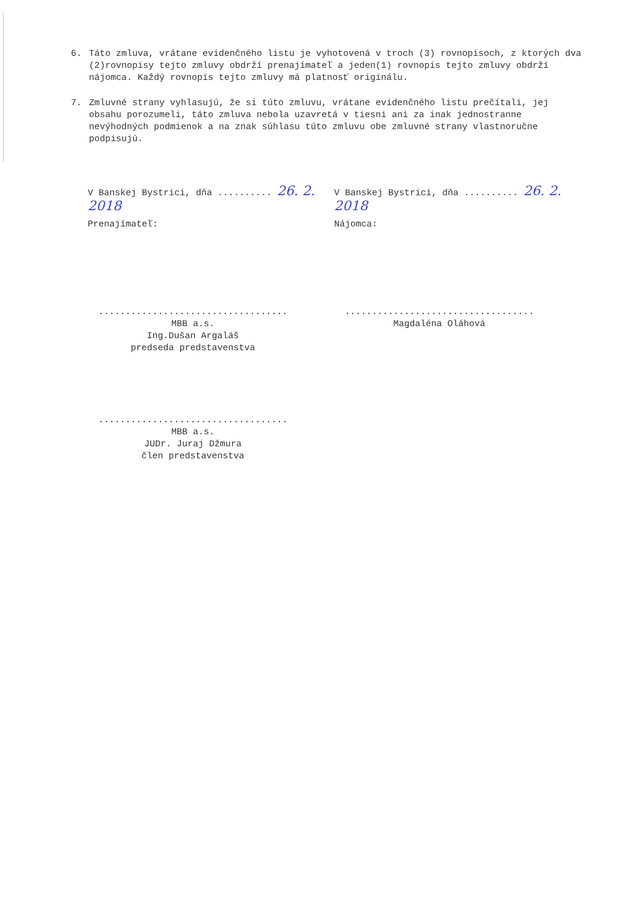6. Táto zmluva, vrátane evidenčného listu je vyhotovená v troch (3) rovnopisoch, z ktorých dva (2)rovnopisy tejto zmluvy obdrží prenajímateľ a jeden(1) rovnopis tejto zmluvy obdrží nájomca. Každý rovnopis tejto zmluvy má platnosť originálu.
7. Zmluvné strany vyhlasujú, že si túto zmluvu, vrátane evidenčného listu prečítali, jej obsahu porozumeli, táto zmluva nebola uzavretá v tiesni ani za inak jednostranne nevýhodných podmienok a na znak súhlasu túto zmluvu obe zmluvné strany vlastnoručne podpisujú.
V Banskej Bystrici, dňa .......... 26. 2. 2018
V Banskej Bystrici, dňa .......... 26. 2. 2018
Prenajímateľ: Nájomca:
...................................
MBB a.s.
Ing.Dušan Argaláš
predseda predstavenstva
...................................
Magdaléna Oláhová
...................................
MBB a.s.
JUDr. Juraj Džmura
člen predstavenstva